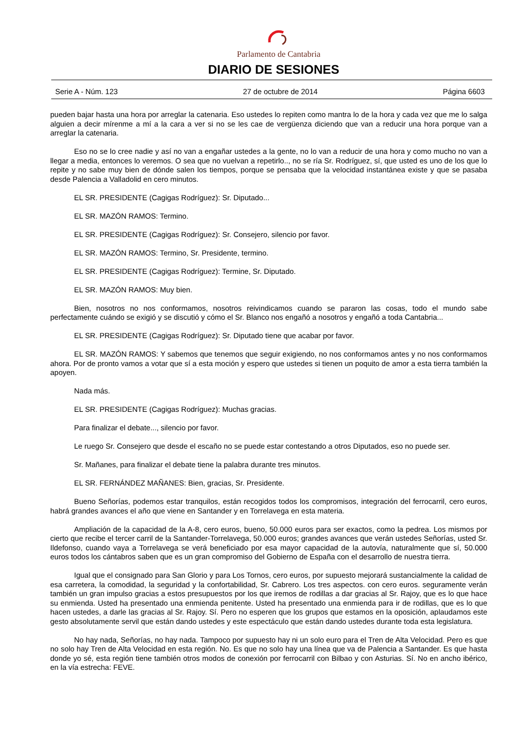Parlamento de Cantabria
DIARIO DE SESIONES
Serie A - Núm. 123 27 de octubre de 2014 Página 6603
pueden bajar hasta una hora por arreglar la catenaria. Eso ustedes lo repiten como mantra lo de la hora y cada vez que me lo salga alguien a decir mírenme a mí a la cara a ver si no se les cae de vergüenza diciendo que van a reducir una hora porque van a arreglar la catenaria.
Eso no se lo cree nadie y así no van a engañar ustedes a la gente, no lo van a reducir de una hora y como mucho no van a llegar a media, entonces lo veremos. O sea que no vuelvan a repetirlo.., no se ría Sr. Rodríguez, sí, que usted es uno de los que lo repite y no sabe muy bien de dónde salen los tiempos, porque se pensaba que la velocidad instantánea existe y que se pasaba desde Palencia a Valladolid en cero minutos.
EL SR. PRESIDENTE (Cagigas Rodríguez): Sr. Diputado...
EL SR. MAZÓN RAMOS: Termino.
EL SR. PRESIDENTE (Cagigas Rodríguez): Sr. Consejero, silencio por favor.
EL SR. MAZÓN RAMOS: Termino, Sr. Presidente, termino.
EL SR. PRESIDENTE (Cagigas Rodríguez): Termine, Sr. Diputado.
EL SR. MAZÓN RAMOS: Muy bien.
Bien, nosotros no nos conformamos, nosotros reivindicamos cuando se pararon las cosas, todo el mundo sabe perfectamente cuándo se exigió y se discutió y cómo el Sr. Blanco nos engañó a nosotros y engañó a toda Cantabria...
EL SR. PRESIDENTE (Cagigas Rodríguez): Sr. Diputado tiene que acabar por favor.
EL SR. MAZÓN RAMOS: Y sabemos que tenemos que seguir exigiendo, no nos conformamos antes y no nos conformamos ahora. Por de pronto vamos a votar que sí a esta moción y espero que ustedes si tienen un poquito de amor a esta tierra también la apoyen.
Nada más.
EL SR. PRESIDENTE (Cagigas Rodríguez): Muchas gracias.
Para finalizar el debate..., silencio por favor.
Le ruego Sr. Consejero que desde el escaño no se puede estar contestando a otros Diputados, eso no puede ser.
Sr. Mañanes, para finalizar el debate tiene la palabra durante tres minutos.
EL SR. FERNÁNDEZ MAÑANES: Bien, gracias, Sr. Presidente.
Bueno Señorías, podemos estar tranquilos, están recogidos todos los compromisos, integración del ferrocarril, cero euros, habrá grandes avances el año que viene en Santander y en Torrelavega en esta materia.
Ampliación de la capacidad de la A-8, cero euros, bueno, 50.000 euros para ser exactos, como la pedrea. Los mismos por cierto que recibe el tercer carril de la Santander-Torrelavega, 50.000 euros; grandes avances que verán ustedes Señorías, usted Sr. Ildefonso, cuando vaya a Torrelavega se verá beneficiado por esa mayor capacidad de la autovía, naturalmente que sí, 50.000 euros todos los cántabros saben que es un gran compromiso del Gobierno de España con el desarrollo de nuestra tierra.
Igual que el consignado para San Glorio y para Los Tornos, cero euros, por supuesto mejorará sustancialmente la calidad de esa carretera, la comodidad, la seguridad y la confortabilidad, Sr. Cabrero. Los tres aspectos. con cero euros. seguramente verán también un gran impulso gracias a estos presupuestos por los que iremos de rodillas a dar gracias al Sr. Rajoy, que es lo que hace su enmienda. Usted ha presentado una enmienda penitente. Usted ha presentado una enmienda para ir de rodillas, que es lo que hacen ustedes, a darle las gracias al Sr. Rajoy. Sí. Pero no esperen que los grupos que estamos en la oposición, aplaudamos este gesto absolutamente servil que están dando ustedes y este espectáculo que están dando ustedes durante toda esta legislatura.
No hay nada, Señorías, no hay nada. Tampoco por supuesto hay ni un solo euro para el Tren de Alta Velocidad. Pero es que no solo hay Tren de Alta Velocidad en esta región. No. Es que no solo hay una línea que va de Palencia a Santander. Es que hasta donde yo sé, esta región tiene también otros modos de conexión por ferrocarril con Bilbao y con Asturias. Sí. No en ancho ibérico, en la vía estrecha: FEVE.